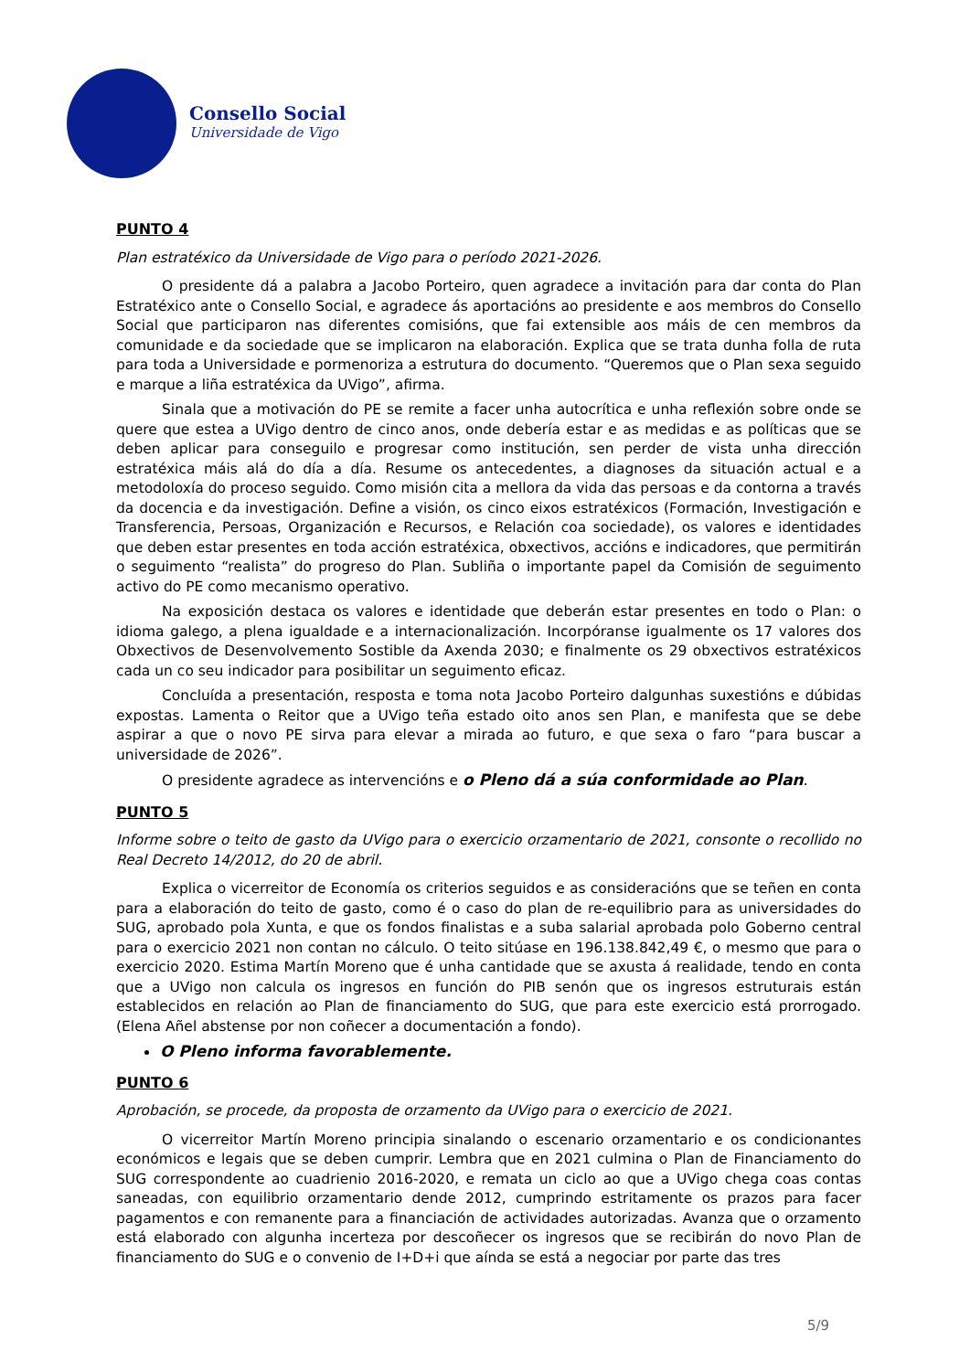Consello Social
Universidade de Vigo
PUNTO 4
Plan estratéxico da Universidade de Vigo para o período 2021-2026.
O presidente dá a palabra a Jacobo Porteiro, quen agradece a invitación para dar conta do Plan Estratéxico ante o Consello Social, e agradece ás aportacións ao presidente e aos membros do Consello Social que participaron nas diferentes comisións, que fai extensible aos máis de cen membros da comunidade e da sociedade que se implicaron na elaboración. Explica que se trata dunha folla de ruta para toda a Universidade e pormenoriza a estrutura do documento. “Queremos que o Plan sexa seguido e marque a liña estratéxica da UVigo”, afirma.
Sinala que a motivación do PE se remite a facer unha autocrítica e unha reflexión sobre onde se quere que estea a UVigo dentro de cinco anos, onde debería estar e as medidas e as políticas que se deben aplicar para conseguilo e progresar como institución, sen perder de vista unha dirección estratéxica máis alá do día a día. Resume os antecedentes, a diagnoses da situación actual e a metodoloxía do proceso seguido. Como misión cita a mellora da vida das persoas e da contorna a través da docencia e da investigación. Define a visión, os cinco eixos estratéxicos (Formación, Investigación e Transferencia, Persoas, Organización e Recursos, e Relación coa sociedade), os valores e identidades que deben estar presentes en toda acción estratéxica, obxectivos, accións e indicadores, que permitirán o seguimento “realista” do progreso do Plan. Subliña o importante papel da Comisión de seguimento activo do PE como mecanismo operativo.
Na exposición destaca os valores e identidade que deberán estar presentes en todo o Plan: o idioma galego, a plena igualdade e a internacionalización. Incorpóranse igualmente os 17 valores dos Obxectivos de Desenvolvemento Sostible da Axenda 2030; e finalmente os 29 obxectivos estratéxicos cada un co seu indicador para posibilitar un seguimento eficaz.
Concluída a presentación, resposta e toma nota Jacobo Porteiro dalgunhas suxestións e dúbidas expostas. Lamenta o Reitor que a UVigo teña estado oito anos sen Plan, e manifesta que se debe aspirar a que o novo PE sirva para elevar a mirada ao futuro, e que sexa o faro “para buscar a universidade de 2026”.
O presidente agradece as intervencións e o Pleno dá a súa conformidade ao Plan.
PUNTO 5
Informe sobre o teito de gasto da UVigo para o exercicio orzamentario de 2021, consonte o recollido no Real Decreto 14/2012, do 20 de abril.
Explica o vicerreitor de Economía os criterios seguidos e as consideracións que se teñen en conta para a elaboración do teito de gasto, como é o caso do plan de re-equilibrio para as universidades do SUG, aprobado pola Xunta, e que os fondos finalistas e a suba salarial aprobada polo Goberno central para o exercicio 2021 non contan no cálculo. O teito sitúase en 196.138.842,49 €, o mesmo que para o exercicio 2020. Estima Martín Moreno que é unha cantidade que se axusta á realidade, tendo en conta que a UVigo non calcula os ingresos en función do PIB senón que os ingresos estruturais están establecidos en relación ao Plan de financiamento do SUG, que para este exercicio está prorrogado. (Elena Añel abstense por non coñecer a documentación a fondo).
O Pleno informa favorablemente.
PUNTO 6
Aprobación, se procede, da proposta de orzamento da UVigo para o exercicio de 2021.
O vicerreitor Martín Moreno principia sinalando o escenario orzamentario e os condicionantes económicos e legais que se deben cumprir. Lembra que en 2021 culmina o Plan de Financiamento do SUG correspondente ao cuadrienio 2016-2020, e remata un ciclo ao que a UVigo chega coas contas saneadas, con equilibrio orzamentario dende 2012, cumprindo estritamente os prazos para facer pagamentos e con remanente para a financiación de actividades autorizadas. Avanza que o orzamento está elaborado con algunha incerteza por descoñecer os ingresos que se recibirán do novo Plan de financiamento do SUG e o convenio de I+D+i que aínda se está a negociar por parte das tres
5/9